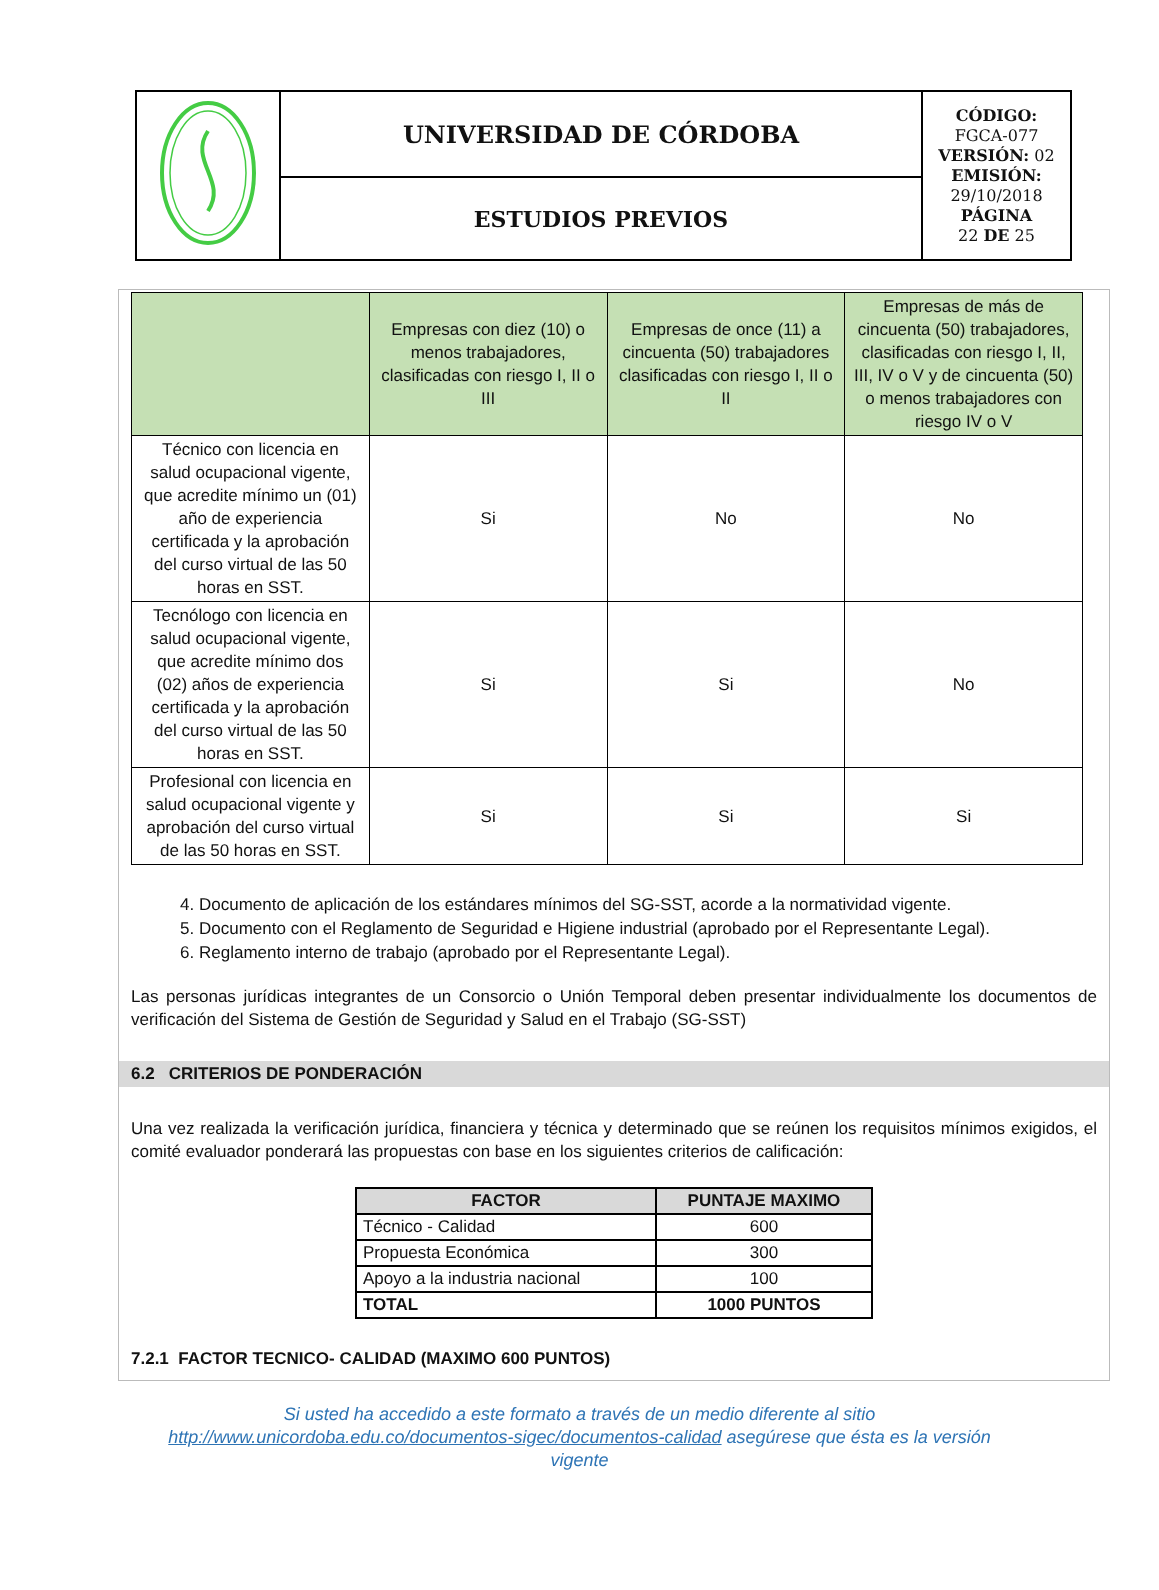| | UNIVERSIDAD DE CÓRDOBA | CÓDIGO: FGCA-077 VERSIÓN: 02 EMISIÓN: 29/10/2018 PÁGINA 22 DE 25 |
| | ESTUDIOS PREVIOS | |
| | Empresas con diez (10) o menos trabajadores, clasificadas con riesgo I, II o III | Empresas de once (11) a cincuenta (50) trabajadores clasificadas con riesgo I, II o II | Empresas de más de cincuenta (50) trabajadores, clasificadas con riesgo I, II, III, IV o V y de cincuenta (50) o menos trabajadores con riesgo IV o V |
| --- | --- | --- | --- |
| Técnico con licencia en salud ocupacional vigente, que acredite mínimo un (01) año de experiencia certificada y la aprobación del curso virtual de las 50 horas en SST. | Si | No | No |
| Tecnólogo con licencia en salud ocupacional vigente, que acredite mínimo dos (02) años de experiencia certificada y la aprobación del curso virtual de las 50 horas en SST. | Si | Si | No |
| Profesional con licencia en salud ocupacional vigente y aprobación del curso virtual de las 50 horas en SST. | Si | Si | Si |
4. Documento de aplicación de los estándares mínimos del SG-SST, acorde a la normatividad vigente.
5. Documento con el Reglamento de Seguridad e Higiene industrial (aprobado por el Representante Legal).
6. Reglamento interno de trabajo (aprobado por el Representante Legal).
Las personas jurídicas integrantes de un Consorcio o Unión Temporal deben presentar individualmente los documentos de verificación del Sistema de Gestión de Seguridad y Salud en el Trabajo (SG-SST)
6.2 CRITERIOS DE PONDERACIÓN
Una vez realizada la verificación jurídica, financiera y técnica y determinado que se reúnen los requisitos mínimos exigidos, el comité evaluador ponderará las propuestas con base en los siguientes criterios de calificación:
| FACTOR | PUNTAJE MAXIMO |
| --- | --- |
| Técnico - Calidad | 600 |
| Propuesta Económica | 300 |
| Apoyo a la industria nacional | 100 |
| TOTAL | 1000 PUNTOS |
7.2.1 FACTOR TECNICO- CALIDAD (MAXIMO 600 PUNTOS)
Si usted ha accedido a este formato a través de un medio diferente al sitio
http://www.unicordoba.edu.co/documentos-sigec/documentos-calidad asegúrese que ésta es la versión
vigente